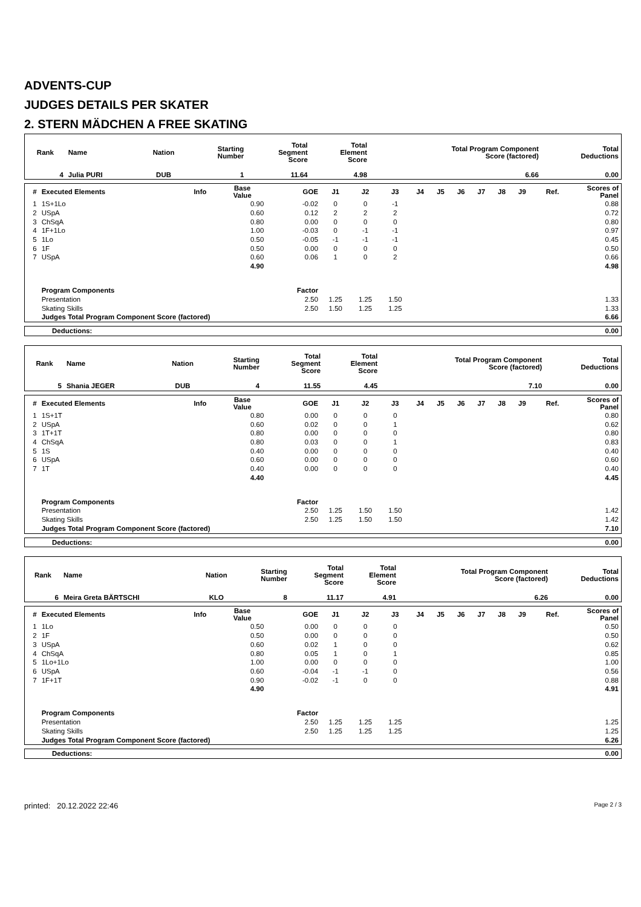ADVENTS-CUP
JUDGES DETAILS PER SKATER
2. STERN MÄDCHEN A FREE SKATING
| Rank | Name | Nation | Starting Number | Total Segment Score | Total Element Score | Total Program Component Score (factored) | Total Deductions |
| --- | --- | --- | --- | --- | --- | --- | --- |
| 4 | Julia PURI | DUB | 1 | 11.64 | 4.98 | 6.66 | 0.00 |
| # | Executed Elements | Info | Base Value | GOE | J1 | J2 | J3 | J4 | J5 | J6 | J7 | J8 | J9 | Ref. | Scores of Panel |
| --- | --- | --- | --- | --- | --- | --- | --- | --- | --- | --- | --- | --- | --- | --- | --- |
| 1 | 1S+1Lo | | 0.90 | -0.02 | 0 | 0 | -1 | | | | | | | | 0.88 |
| 2 | USpA | | 0.60 | 0.12 | 2 | 2 | 2 | | | | | | | | 0.72 |
| 3 | ChSqA | | 0.80 | 0.00 | 0 | 0 | 0 | | | | | | | | 0.80 |
| 4 | 1F+1Lo | | 1.00 | -0.03 | 0 | -1 | -1 | | | | | | | | 0.97 |
| 5 | 1Lo | | 0.50 | -0.05 | -1 | -1 | -1 | | | | | | | | 0.45 |
| 6 | 1F | | 0.50 | 0.00 | 0 | 0 | 0 | | | | | | | | 0.50 |
| 7 | USpA | | 0.60 | 0.06 | 1 | 0 | 2 | | | | | | | | 0.66 |
| | | | 4.90 | | | | | | | | | | | | 4.98 |
| | Program Components | | | Factor | | | | | | | | | | | |
| | Presentation | | | 2.50 | 1.25 | 1.25 | 1.50 | | | | | | | | 1.33 |
| | Skating Skills | | | 2.50 | 1.50 | 1.25 | 1.25 | | | | | | | | 1.33 |
| | Judges Total Program Component Score (factored) | | | | | | | | | | | | | | 6.66 |
| Deductions: | 0.00 |
| Rank | Name | Nation | Starting Number | Total Segment Score | Total Element Score | Total Program Component Score (factored) | Total Deductions |
| --- | --- | --- | --- | --- | --- | --- | --- |
| 5 | Shania JEGER | DUB | 4 | 11.55 | 4.45 | 7.10 | 0.00 |
| # | Executed Elements | Info | Base Value | GOE | J1 | J2 | J3 | J4 | J5 | J6 | J7 | J8 | J9 | Ref. | Scores of Panel |
| --- | --- | --- | --- | --- | --- | --- | --- | --- | --- | --- | --- | --- | --- | --- | --- |
| 1 | 1S+1T | | 0.80 | 0.00 | 0 | 0 | 0 | | | | | | | | 0.80 |
| 2 | USpA | | 0.60 | 0.02 | 0 | 0 | 1 | | | | | | | | 0.62 |
| 3 | 1T+1T | | 0.80 | 0.00 | 0 | 0 | 0 | | | | | | | | 0.80 |
| 4 | ChSqA | | 0.80 | 0.03 | 0 | 0 | 1 | | | | | | | | 0.83 |
| 5 | 1S | | 0.40 | 0.00 | 0 | 0 | 0 | | | | | | | | 0.40 |
| 6 | USpA | | 0.60 | 0.00 | 0 | 0 | 0 | | | | | | | | 0.60 |
| 7 | 1T | | 0.40 | 0.00 | 0 | 0 | 0 | | | | | | | | 0.40 |
| | | | 4.40 | | | | | | | | | | | | 4.45 |
| | Program Components | | | Factor | | | | | | | | | | | |
| | Presentation | | | 2.50 | 1.25 | 1.50 | 1.50 | | | | | | | | 1.42 |
| | Skating Skills | | | 2.50 | 1.25 | 1.50 | 1.50 | | | | | | | | 1.42 |
| | Judges Total Program Component Score (factored) | | | | | | | | | | | | | | 7.10 |
| Deductions: | 0.00 |
| Rank | Name | Nation | Starting Number | Total Segment Score | Total Element Score | Total Program Component Score (factored) | Total Deductions |
| --- | --- | --- | --- | --- | --- | --- | --- |
| 6 | Meira Greta BÄRTSCHI | KLO | 8 | 11.17 | 4.91 | 6.26 | 0.00 |
| # | Executed Elements | Info | Base Value | GOE | J1 | J2 | J3 | J4 | J5 | J6 | J7 | J8 | J9 | Ref. | Scores of Panel |
| --- | --- | --- | --- | --- | --- | --- | --- | --- | --- | --- | --- | --- | --- | --- | --- |
| 1 | 1Lo | | 0.50 | 0.00 | 0 | 0 | 0 | | | | | | | | 0.50 |
| 2 | 1F | | 0.50 | 0.00 | 0 | 0 | 0 | | | | | | | | 0.50 |
| 3 | USpA | | 0.60 | 0.02 | 1 | 0 | 0 | | | | | | | | 0.62 |
| 4 | ChSqA | | 0.80 | 0.05 | 1 | 0 | 1 | | | | | | | | 0.85 |
| 5 | 1Lo+1Lo | | 1.00 | 0.00 | 0 | 0 | 0 | | | | | | | | 1.00 |
| 6 | USpA | | 0.60 | -0.04 | -1 | -1 | 0 | | | | | | | | 0.56 |
| 7 | 1F+1T | | 0.90 | -0.02 | -1 | 0 | 0 | | | | | | | | 0.88 |
| | | | 4.90 | | | | | | | | | | | | 4.91 |
| | Program Components | | | Factor | | | | | | | | | | | |
| | Presentation | | | 2.50 | 1.25 | 1.25 | 1.25 | | | | | | | | 1.25 |
| | Skating Skills | | | 2.50 | 1.25 | 1.25 | 1.25 | | | | | | | | 1.25 |
| | Judges Total Program Component Score (factored) | | | | | | | | | | | | | | 6.26 |
| Deductions: | 0.00 |
printed: 20.12.2022 22:46 Page 2 / 3